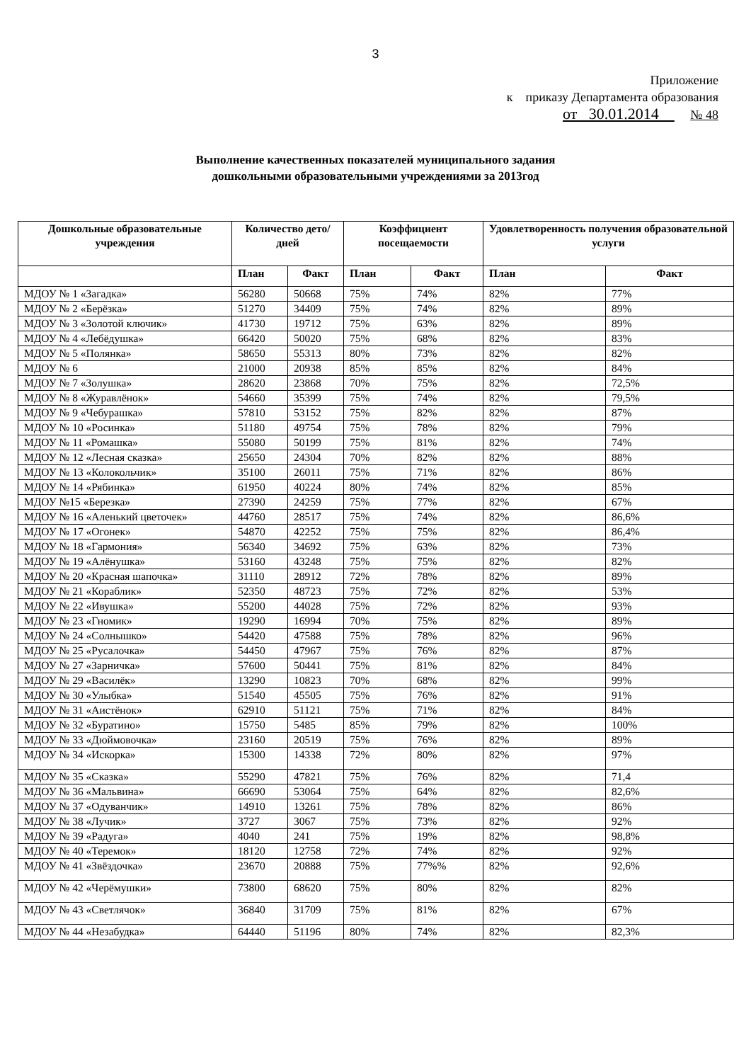3
Приложение
к приказу Департамента образования
от 30.01.2014 № 48
Выполнение качественных показателей муниципального задания
дошкольными образовательными учреждениями за 2013год
| Дошкольные образовательные учреждения | Количество дето/дней | | Коэффициент посещаемости | | Удовлетворенность получения образовательной услуги | |
| --- | --- | --- | --- | --- | --- | --- |
| | План | Факт | План | Факт | План | Факт |
| МДОУ № 1 «Загадка» | 56280 | 50668 | 75% | 74% | 82% | 77% |
| МДОУ № 2 «Берёзка» | 51270 | 34409 | 75% | 74% | 82% | 89% |
| МДОУ № 3 «Золотой ключик» | 41730 | 19712 | 75% | 63% | 82% | 89% |
| МДОУ № 4 «Лебёдушка» | 66420 | 50020 | 75% | 68% | 82% | 83% |
| МДОУ № 5 «Полянка» | 58650 | 55313 | 80% | 73% | 82% | 82% |
| МДОУ № 6 | 21000 | 20938 | 85% | 85% | 82% | 84% |
| МДОУ № 7 «Золушка» | 28620 | 23868 | 70% | 75% | 82% | 72,5% |
| МДОУ № 8 «Журавлёнок» | 54660 | 35399 | 75% | 74% | 82% | 79,5% |
| МДОУ № 9 «Чебурашка» | 57810 | 53152 | 75% | 82% | 82% | 87% |
| МДОУ № 10 «Росинка» | 51180 | 49754 | 75% | 78% | 82% | 79% |
| МДОУ № 11 «Ромашка» | 55080 | 50199 | 75% | 81% | 82% | 74% |
| МДОУ № 12 «Лесная сказка» | 25650 | 24304 | 70% | 82% | 82% | 88% |
| МДОУ № 13 «Колокольчик» | 35100 | 26011 | 75% | 71% | 82% | 86% |
| МДОУ № 14 «Рябинка» | 61950 | 40224 | 80% | 74% | 82% | 85% |
| МДОУ №15 «Березка» | 27390 | 24259 | 75% | 77% | 82% | 67% |
| МДОУ № 16 «Аленький цветочек» | 44760 | 28517 | 75% | 74% | 82% | 86,6% |
| МДОУ № 17 «Огонек» | 54870 | 42252 | 75% | 75% | 82% | 86,4% |
| МДОУ № 18 «Гармония» | 56340 | 34692 | 75% | 63% | 82% | 73% |
| МДОУ № 19 «Алёнушка» | 53160 | 43248 | 75% | 75% | 82% | 82% |
| МДОУ № 20 «Красная шапочка» | 31110 | 28912 | 72% | 78% | 82% | 89% |
| МДОУ № 21 «Кораблик» | 52350 | 48723 | 75% | 72% | 82% | 53% |
| МДОУ № 22 «Ивушка» | 55200 | 44028 | 75% | 72% | 82% | 93% |
| МДОУ № 23 «Гномик» | 19290 | 16994 | 70% | 75% | 82% | 89% |
| МДОУ № 24 «Солнышко» | 54420 | 47588 | 75% | 78% | 82% | 96% |
| МДОУ № 25 «Русалочка» | 54450 | 47967 | 75% | 76% | 82% | 87% |
| МДОУ № 27 «Зарничка» | 57600 | 50441 | 75% | 81% | 82% | 84% |
| МДОУ № 29 «Василёк» | 13290 | 10823 | 70% | 68% | 82% | 99% |
| МДОУ № 30 «Улыбка» | 51540 | 45505 | 75% | 76% | 82% | 91% |
| МДОУ № 31 «Аистёнок» | 62910 | 51121 | 75% | 71% | 82% | 84% |
| МДОУ № 32 «Буратино» | 15750 | 5485 | 85% | 79% | 82% | 100% |
| МДОУ № 33 «Дюймовочка» | 23160 | 20519 | 75% | 76% | 82% | 89% |
| МДОУ № 34 «Искорка» | 15300 | 14338 | 72% | 80% | 82% | 97% |
| МДОУ № 35 «Сказка» | 55290 | 47821 | 75% | 76% | 82% | 71,4 |
| МДОУ № 36 «Мальвина» | 66690 | 53064 | 75% | 64% | 82% | 82,6% |
| МДОУ № 37 «Одуванчик» | 14910 | 13261 | 75% | 78% | 82% | 86% |
| МДОУ № 38 «Лучик» | 3727 | 3067 | 75% | 73% | 82% | 92% |
| МДОУ № 39 «Радуга» | 4040 | 241 | 75% | 19% | 82% | 98,8% |
| МДОУ № 40 «Теремок» | 18120 | 12758 | 72% | 74% | 82% | 92% |
| МДОУ № 41 «Звёздочка» | 23670 | 20888 | 75% | 77%% | 82% | 92,6% |
| МДОУ № 42 «Черёмушки» | 73800 | 68620 | 75% | 80% | 82% | 82% |
| МДОУ № 43 «Светлячок» | 36840 | 31709 | 75% | 81% | 82% | 67% |
| МДОУ № 44 «Незабудка» | 64440 | 51196 | 80% | 74% | 82% | 82,3% |